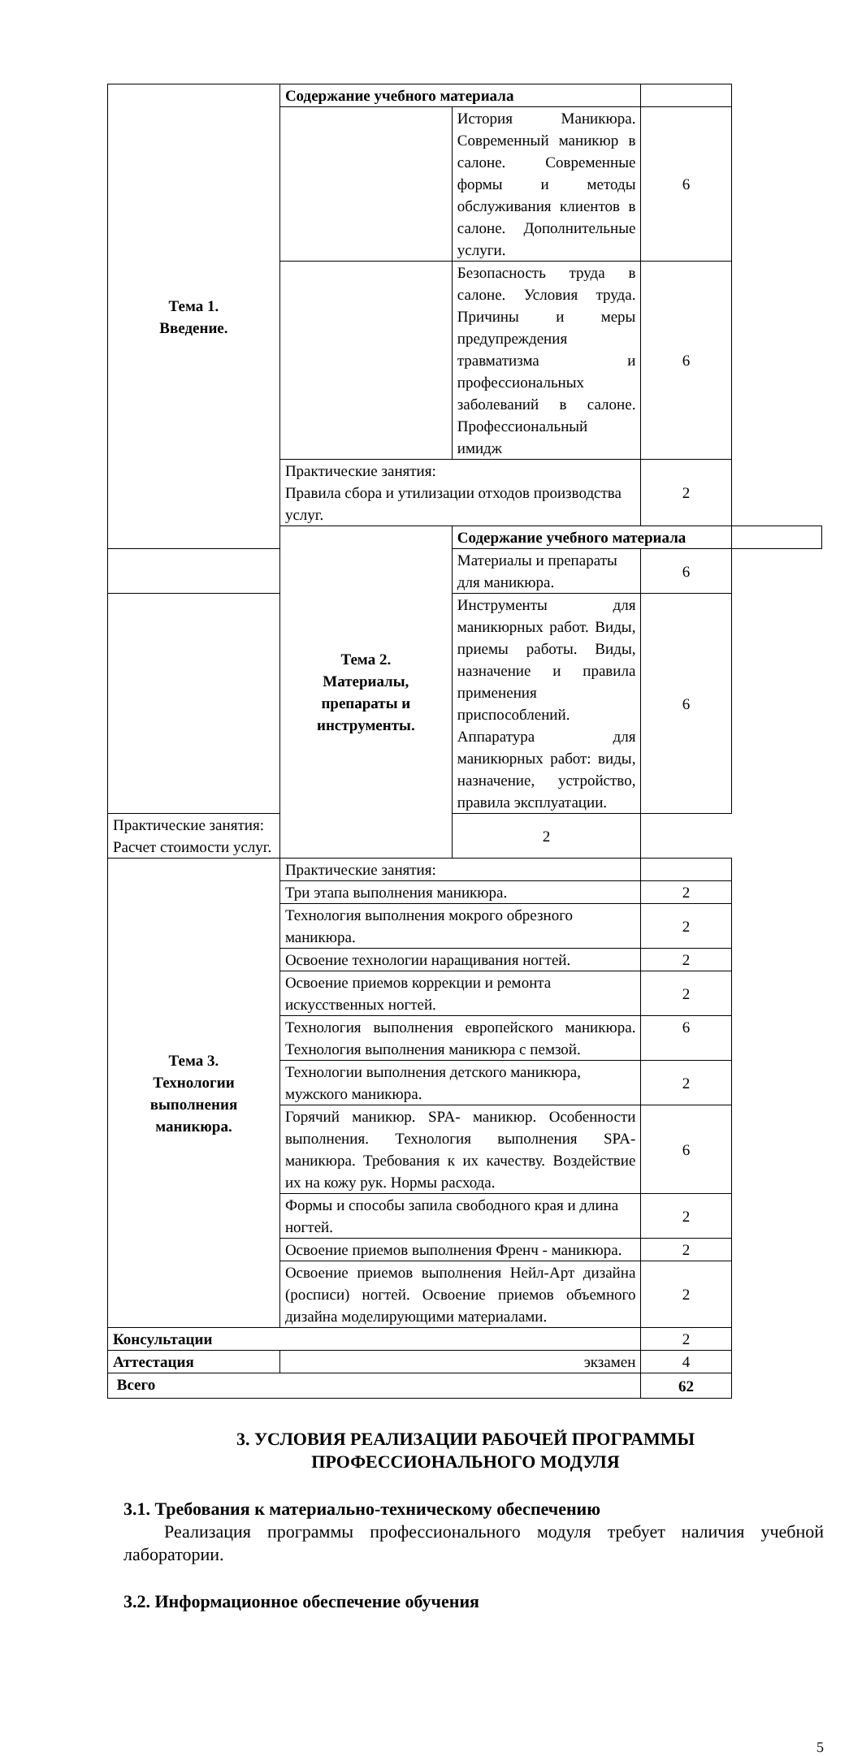| Тема 1. Введение. | Содержание учебного материала | | | |
| | | История Маникюра. Современный маникюр в салоне. Современные формы и методы обслуживания клиентов в салоне. Дополнительные услуги. | 6 | |
| | | Безопасность труда в салоне. Условия труда. Причины и меры предупреждения травматизма и профессиональных заболеваний в салоне. Профессиональный имидж | 6 | |
| | Практические занятия: Правила сбора и утилизации отходов производства услуг. | | 2 | |
| | Тема 2. Материалы, препараты и инструменты. | Содержание учебного материала | | |
| | | Материалы и препараты для маникюра. | 6 | |
| | | Инструменты для маникюрных работ. Виды, приемы работы. Виды, назначение и правила применения приспособлений. Аппаратура для маникюрных работ: виды, назначение, устройство, правила эксплуатации. | 6 | |
| Практические занятия: Расчет стоимости услуг. | | 2 | | |
| Тема 3. Технологии выполнения маникюра. | Практические занятия: | | | |
| | Три этапа выполнения маникюра. | | 2 | |
| | Технология выполнения мокрого обрезного маникюра. | | 2 | |
| | Освоение технологии наращивания ногтей. | | 2 | |
| | Освоение приемов коррекции и ремонта искусственных ногтей. | | 2 | |
| | Технология выполнения европейского маникюра. Технология выполнения маникюра с пемзой. | | 6 | |
| | Технологии выполнения детского маникюра, мужского маникюра. | | 2 | |
| | Горячий маникюр. SPA- маникюр. Особенности выполнения. Технология выполнения SPA- маникюра. Требования к их качеству. Воздействие их на кожу рук. Нормы расхода. | | 6 | |
| | Формы и способы запила свободного края и длина ногтей. | | 2 | |
| | Освоение приемов выполнения Френч - маникюра. | | 2 | |
| | Освоение приемов выполнения Нейл-Арт дизайна (росписи) ногтей. Освоение приемов объемного дизайна моделирующими материалами. | | 2 | |
| Консультации | | | 2 | |
| Аттестация | экзамен | | 4 | |
| Всего | | | 62 | |
3. УСЛОВИЯ РЕАЛИЗАЦИИ РАБОЧЕЙ ПРОГРАММЫ
ПРОФЕССИОНАЛЬНОГО МОДУЛЯ
3.1. Требования к материально-техническому обеспечению
Реализация программы профессионального модуля требует наличия учебной лаборатории.
3.2. Информационное обеспечение обучения
5